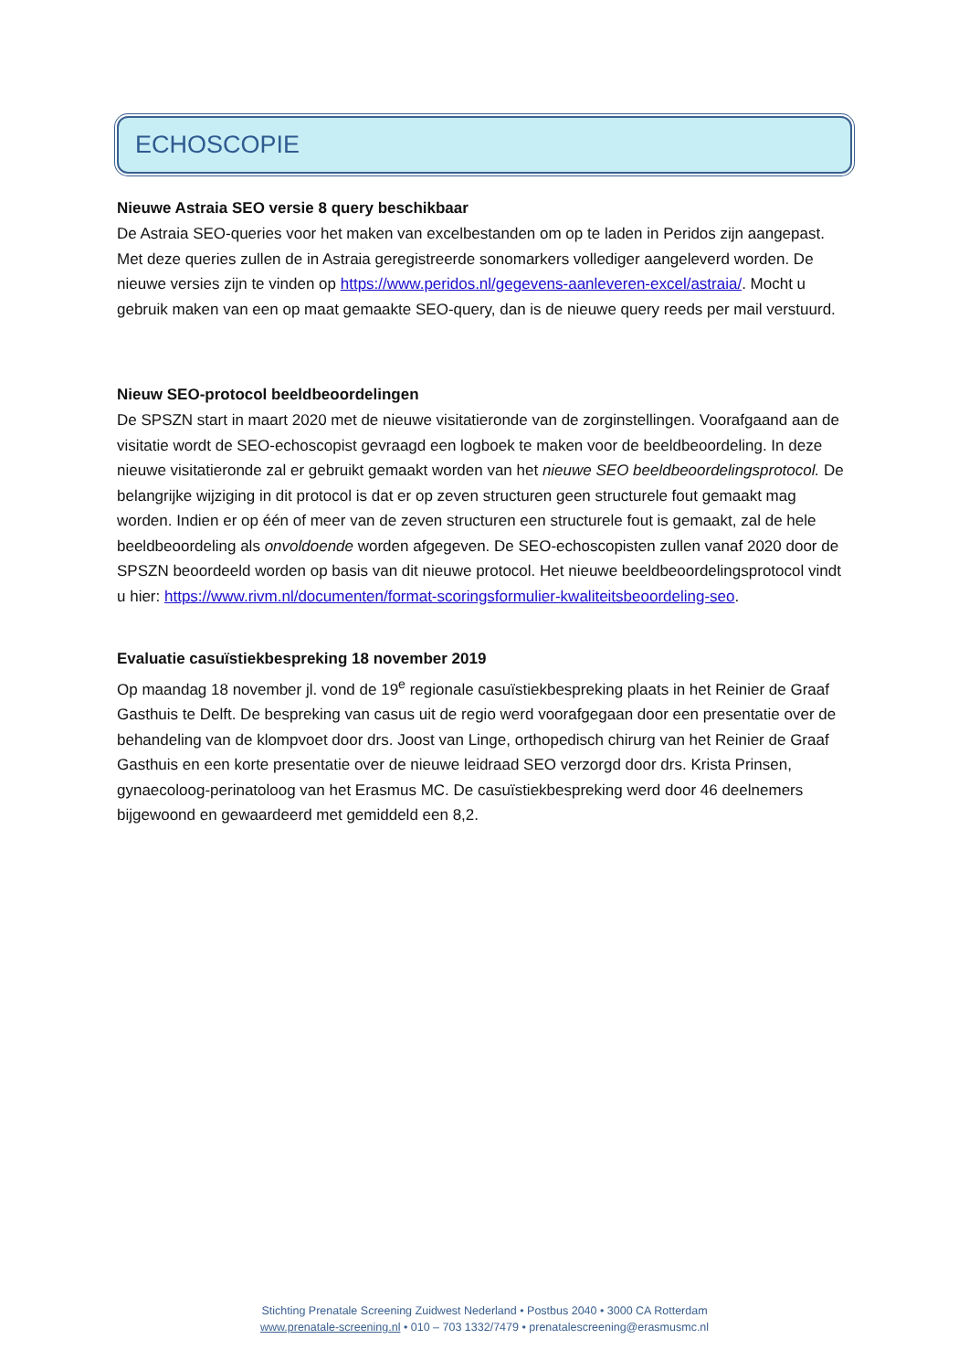ECHOSCOPIE
Nieuwe Astraia SEO versie 8 query beschikbaar
De Astraia SEO-queries voor het maken van excelbestanden om op te laden in Peridos zijn aangepast. Met deze queries zullen de in Astraia geregistreerde sonomarkers vollediger aangeleverd worden. De nieuwe versies zijn te vinden op https://www.peridos.nl/gegevens-aanleveren-excel/astraia/. Mocht u gebruik maken van een op maat gemaakte SEO-query, dan is de nieuwe query reeds per mail verstuurd.
Nieuw SEO-protocol beeldbeoordelingen
De SPSZN start in maart 2020 met de nieuwe visitatieronde van de zorginstellingen. Voorafgaand aan de visitatie wordt de SEO-echoscopist gevraagd een logboek te maken voor de beeldbeoordeling. In deze nieuwe visitatieronde zal er gebruikt gemaakt worden van het nieuwe SEO beeldbeoordelingsprotocol. De belangrijke wijziging in dit protocol is dat er op zeven structuren geen structurele fout gemaakt mag worden. Indien er op één of meer van de zeven structuren een structurele fout is gemaakt, zal de hele beeldbeoordeling als onvoldoende worden afgegeven. De SEO-echoscopisten zullen vanaf 2020 door de SPSZN beoordeeld worden op basis van dit nieuwe protocol. Het nieuwe beeldbeoordelingsprotocol vindt u hier: https://www.rivm.nl/documenten/format-scoringsformulier-kwaliteitsbeoordeling-seo.
Evaluatie casuïstiekbespreking 18 november 2019
Op maandag 18 november jl. vond de 19<sup>e</sup> regionale casuïstiekbespreking plaats in het Reinier de Graaf Gasthuis te Delft. De bespreking van casus uit de regio werd voorafgegaan door een presentatie over de behandeling van de klompvoet door drs. Joost van Linge, orthopedisch chirurg van het Reinier de Graaf Gasthuis en een korte presentatie over de nieuwe leidraad SEO verzorgd door drs. Krista Prinsen, gynaecoloog-perinatoloog van het Erasmus MC. De casuïstiekbespreking werd door 46 deelnemers bijgewoond en gewaardeerd met gemiddeld een 8,2.
Stichting Prenatale Screening Zuidwest Nederland • Postbus 2040 • 3000 CA Rotterdam
www.prenatale-screening.nl • 010 – 703 1332/7479 • prenatalescreening@erasmusmc.nl